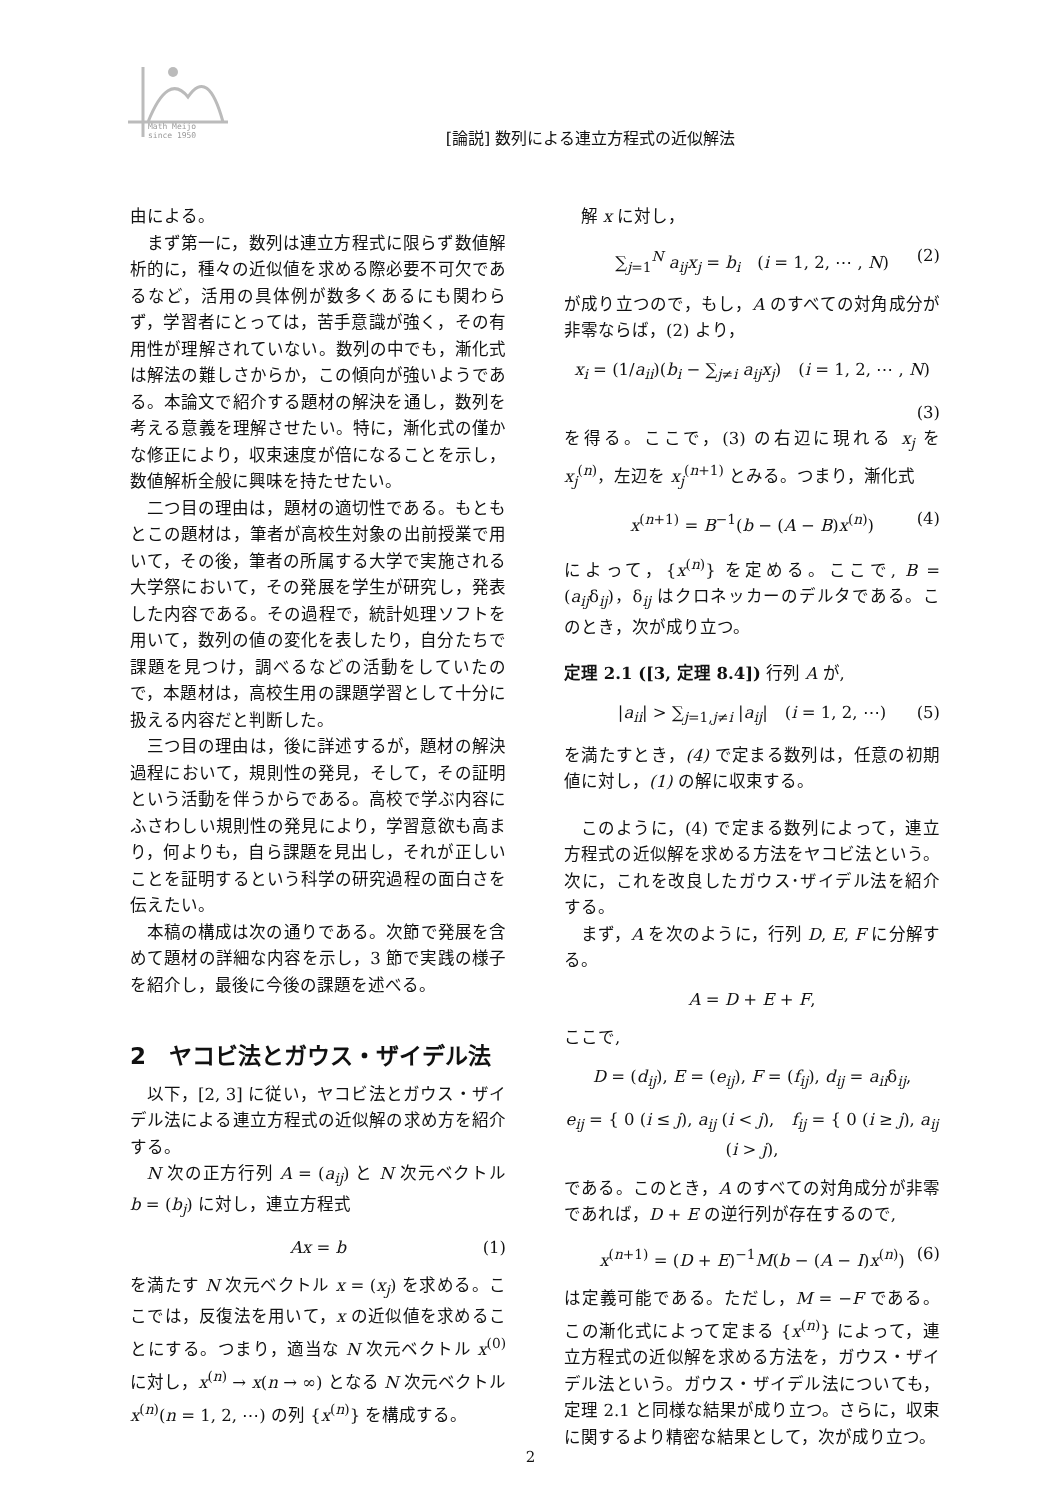Math Meijo
since 1950
[論説] 数列による連立方程式の近似解法
由による。
まず第一に，数列は連立方程式に限らず数値解析的に，種々の近似値を求める際必要不可欠であるなど，活用の具体例が数多くあるにも関わらず，学習者にとっては，苦手意識が強く，その有用性が理解されていない。数列の中でも，漸化式は解法の難しさからか，この傾向が強いようである。本論文で紹介する題材の解決を通し，数列を考える意義を理解させたい。特に，漸化式の僅かな修正により，収束速度が倍になることを示し，数値解析全般に興味を持たせたい。
二つ目の理由は，題材の適切性である。もともとこの題材は，筆者が高校生対象の出前授業で用いて，その後，筆者の所属する大学で実施される大学祭において，その発展を学生が研究し，発表した内容である。その過程で，統計処理ソフトを用いて，数列の値の変化を表したり，自分たちで課題を見つけ，調べるなどの活動をしていたので，本題材は，高校生用の課題学習として十分に扱える内容だと判断した。
三つ目の理由は，後に詳述するが，題材の解決過程において，規則性の発見，そして，その証明という活動を伴うからである。高校で学ぶ内容にふさわしい規則性の発見により，学習意欲も高まり，何よりも，自ら課題を見出し，それが正しいことを証明するという科学の研究過程の面白さを伝えたい。
本稿の構成は次の通りである。次節で発展を含めて題材の詳細な内容を示し，3 節で実践の様子を紹介し，最後に今後の課題を述べる。
2　ヤコビ法とガウス・ザイデル法
以下，[2, 3] に従い，ヤコビ法とガウス・ザイデル法による連立方程式の近似解の求め方を紹介する。
N 次の正方行列 A = (a<sub>ij</sub>) と N 次元ベクトル b = (b<sub>j</sub>) に対し，連立方程式
Ax = b (1)
を満たす N 次元ベクトル x = (x<sub>j</sub>) を求める。ここでは，反復法を用いて，x の近似値を求めることにする。つまり，適当な N 次元ベクトル x<sup>(0)</sup> に対し，x<sup>(n)</sup> → x(n → ∞) となる N 次元ベクトル x<sup>(n)</sup>(n = 1, 2, ⋯) の列 {x<sup>(n)</sup>} を構成する。
解 x に対し，
∑<sub>j=1</sub><sup>N</sup> a<sub>ij</sub>x<sub>j</sub> = b<sub>i</sub>　(i = 1, 2, ⋯ , N) (2)
が成り立つので，もし，A のすべての対角成分が非零ならば，(2) より，
x<sub>i</sub> = (1/a<sub>ii</sub>)(b<sub>i</sub> − ∑<sub>j≠i</sub> a<sub>ij</sub>x<sub>j</sub>)　(i = 1, 2, ⋯ , N)
(3)
を得る。ここで，(3) の右辺に現れる x<sub>j</sub> を x<sub>j</sub><sup>(n)</sup>，左辺を x<sub>j</sub><sup>(n+1)</sup> とみる。つまり，漸化式
x<sup>(n+1)</sup> = B<sup>−1</sup>(b − (A − B)x<sup>(n)</sup>) (4)
によって，{x<sup>(n)</sup>} を定める。ここで, B = (a<sub>ij</sub>δ<sub>ij</sub>)，δ<sub>ij</sub> はクロネッカーのデルタである。このとき，次が成り立つ。
定理 2.1 ([3, 定理 8.4]) 行列 A が,
|a<sub>ii</sub>| > ∑<sub>j=1,j≠i</sub> |a<sub>ij</sub>|　(i = 1, 2, ⋯) (5)
を満たすとき，(4) で定まる数列は，任意の初期値に対し，(1) の解に収束する。
このように，(4) で定まる数列によって，連立方程式の近似解を求める方法をヤコビ法という。次に，これを改良したガウス･ザイデル法を紹介する。
まず，A を次のように，行列 D, E, F に分解する。
A = D + E + F,
ここで,
D = (d<sub>ij</sub>), E = (e<sub>ij</sub>), F = (f<sub>ij</sub>), d<sub>ij</sub> = a<sub>ii</sub>δ<sub>ij</sub>,
e<sub>ij</sub> = { 0 (i ≤ j), a<sub>ij</sub> (i < j),　f<sub>ij</sub> = { 0 (i ≥ j), a<sub>ij</sub> (i > j),
である。このとき，A のすべての対角成分が非零であれば，D + E の逆行列が存在するので,
x<sup>(n+1)</sup> = (D + E)<sup>−1</sup>M(b − (A − I)x<sup>(n)</sup>) (6)
は定義可能である。ただし，M = −F である。この漸化式によって定まる {x<sup>(n)</sup>} によって，連立方程式の近似解を求める方法を，ガウス・ザイデル法という。ガウス・ザイデル法についても，定理 2.1 と同様な結果が成り立つ。さらに，収束に関するより精密な結果として，次が成り立つ。
2